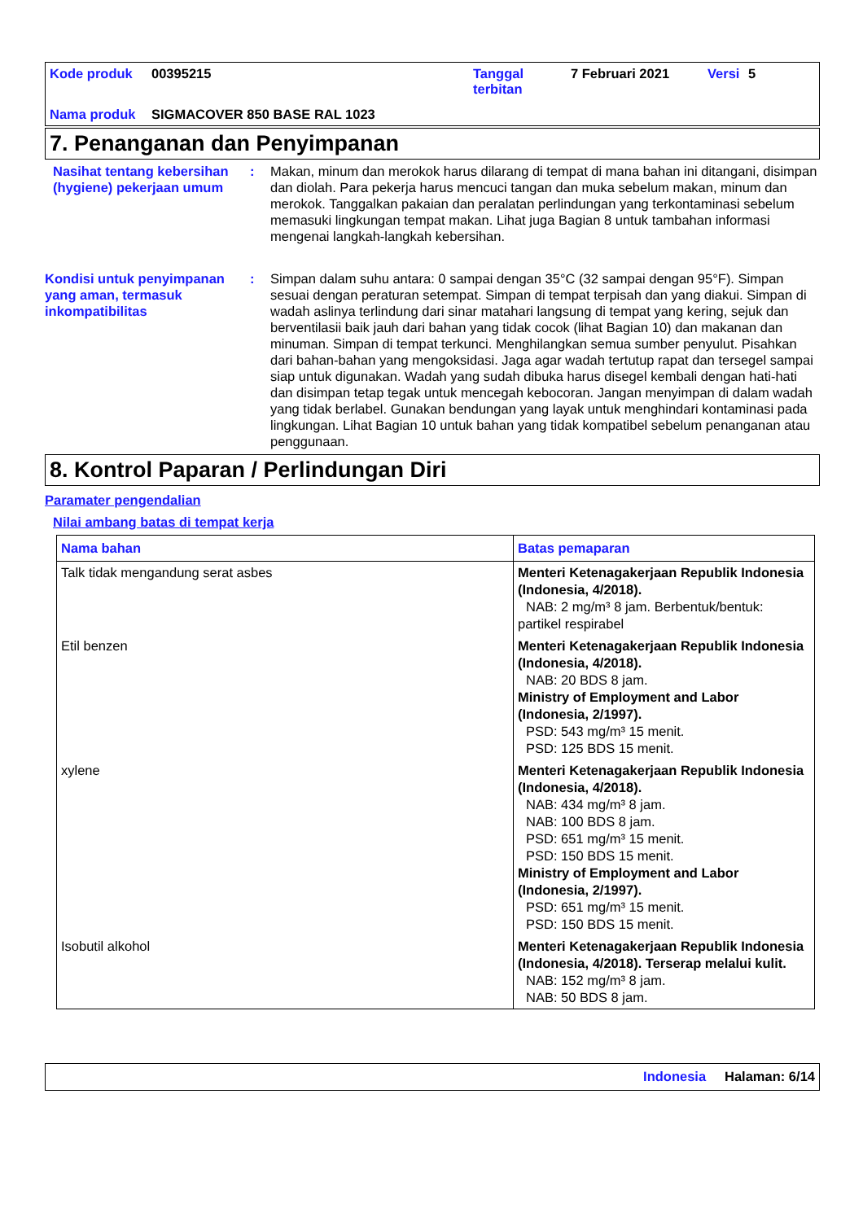Kode produk 00395215 Tanggal terbitan 7 Februari 2021 Versi 5 Nama produk SIGMACOVER 850 BASE RAL 1023
7. Penanganan dan Penyimpanan
Nasihat tentang kebersihan (hygiene) pekerjaan umum: Makan, minum dan merokok harus dilarang di tempat di mana bahan ini ditangani, disimpan dan diolah. Para pekerja harus mencuci tangan dan muka sebelum makan, minum dan merokok. Tanggalkan pakaian dan peralatan perlindungan yang terkontaminasi sebelum memasuki lingkungan tempat makan. Lihat juga Bagian 8 untuk tambahan informasi mengenai langkah-langkah kebersihan.
Kondisi untuk penyimpanan yang aman, termasuk inkompatibilitas: Simpan dalam suhu antara: 0 sampai dengan 35°C (32 sampai dengan 95°F). Simpan sesuai dengan peraturan setempat. Simpan di tempat terpisah dan yang diakui. Simpan di wadah aslinya terlindung dari sinar matahari langsung di tempat yang kering, sejuk dan berventilasii baik jauh dari bahan yang tidak cocok (lihat Bagian 10) dan makanan dan minuman. Simpan di tempat terkunci. Menghilangkan semua sumber penyulut. Pisahkan dari bahan-bahan yang mengoksidasi. Jaga agar wadah tertutup rapat dan tersegel sampai siap untuk digunakan. Wadah yang sudah dibuka harus disegel kembali dengan hati-hati dan disimpan tetap tegak untuk mencegah kebocoran. Jangan menyimpan di dalam wadah yang tidak berlabel. Gunakan bendungan yang layak untuk menghindari kontaminasi pada lingkungan. Lihat Bagian 10 untuk bahan yang tidak kompatibel sebelum penanganan atau penggunaan.
8. Kontrol Paparan / Perlindungan Diri
Paramater pengendalian
Nilai ambang batas di tempat kerja
| Nama bahan | Batas pemaparan |
| --- | --- |
| Talk tidak mengandung serat asbes | Menteri Ketenagakerjaan Republik Indonesia (Indonesia, 4/2018). NAB: 2 mg/m³ 8 jam. Berbentuk/bentuk: partikel respirabel |
| Etil benzen | Menteri Ketenagakerjaan Republik Indonesia (Indonesia, 4/2018). NAB: 20 BDS 8 jam. Ministry of Employment and Labor (Indonesia, 2/1997). PSD: 543 mg/m³ 15 menit. PSD: 125 BDS 15 menit. |
| xylene | Menteri Ketenagakerjaan Republik Indonesia (Indonesia, 4/2018). NAB: 434 mg/m³ 8 jam. NAB: 100 BDS 8 jam. PSD: 651 mg/m³ 15 menit. PSD: 150 BDS 15 menit. Ministry of Employment and Labor (Indonesia, 2/1997). PSD: 651 mg/m³ 15 menit. PSD: 150 BDS 15 menit. |
| Isobutil alkohol | Menteri Ketenagakerjaan Republik Indonesia (Indonesia, 4/2018). Terserap melalui kulit. NAB: 152 mg/m³ 8 jam. NAB: 50 BDS 8 jam. |
Indonesia Halaman: 6/14